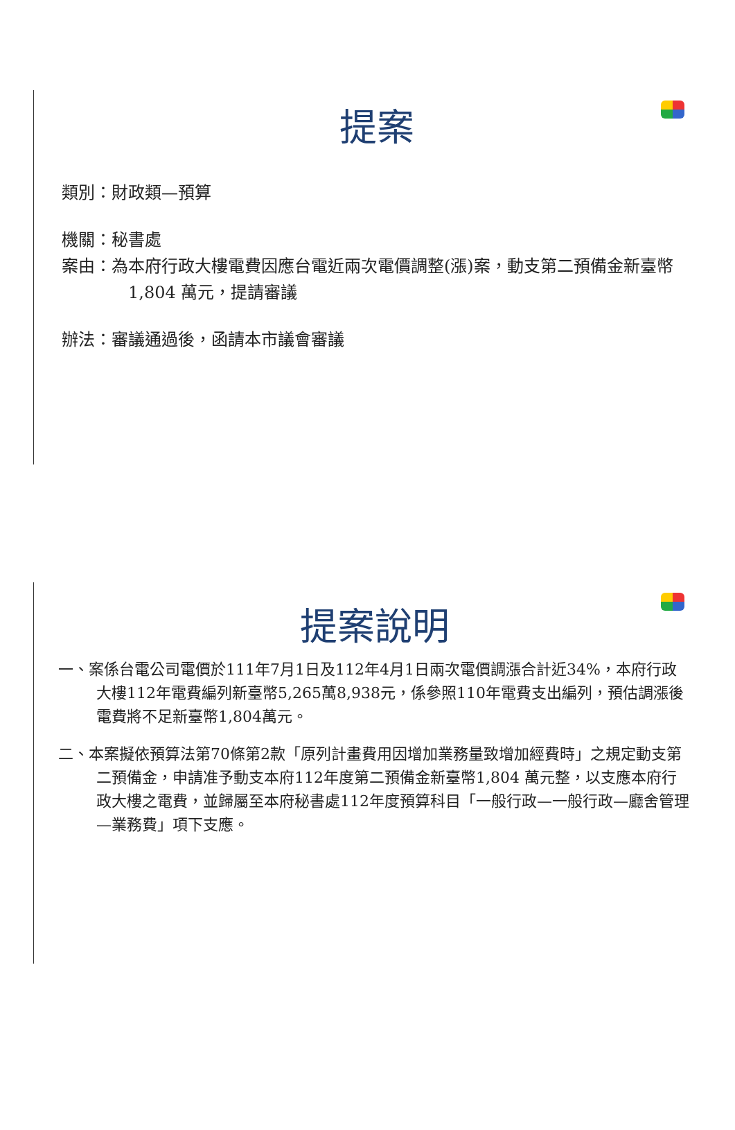提案
類別：財政類—預算
機關：秘書處
案由：為本府行政大樓電費因應台電近兩次電價調整(漲)案，動支第二預備金新臺幣1,804 萬元，提請審議
辦法：審議通過後，函請本市議會審議
提案說明
一、案係台電公司電價於111年7月1日及112年4月1日兩次電價調漲合計近34%，本府行政大樓112年電費編列新臺幣5,265萬8,938元，係參照110年電費支出編列，預估調漲後電費將不足新臺幣1,804萬元。
二、本案擬依預算法第70條第2款「原列計畫費用因增加業務量致增加經費時」之規定動支第二預備金，申請准予動支本府112年度第二預備金新臺幣1,804 萬元整，以支應本府行政大樓之電費，並歸屬至本府秘書處112年度預算科目「一般行政—一般行政—廳舍管理—業務費」項下支應。